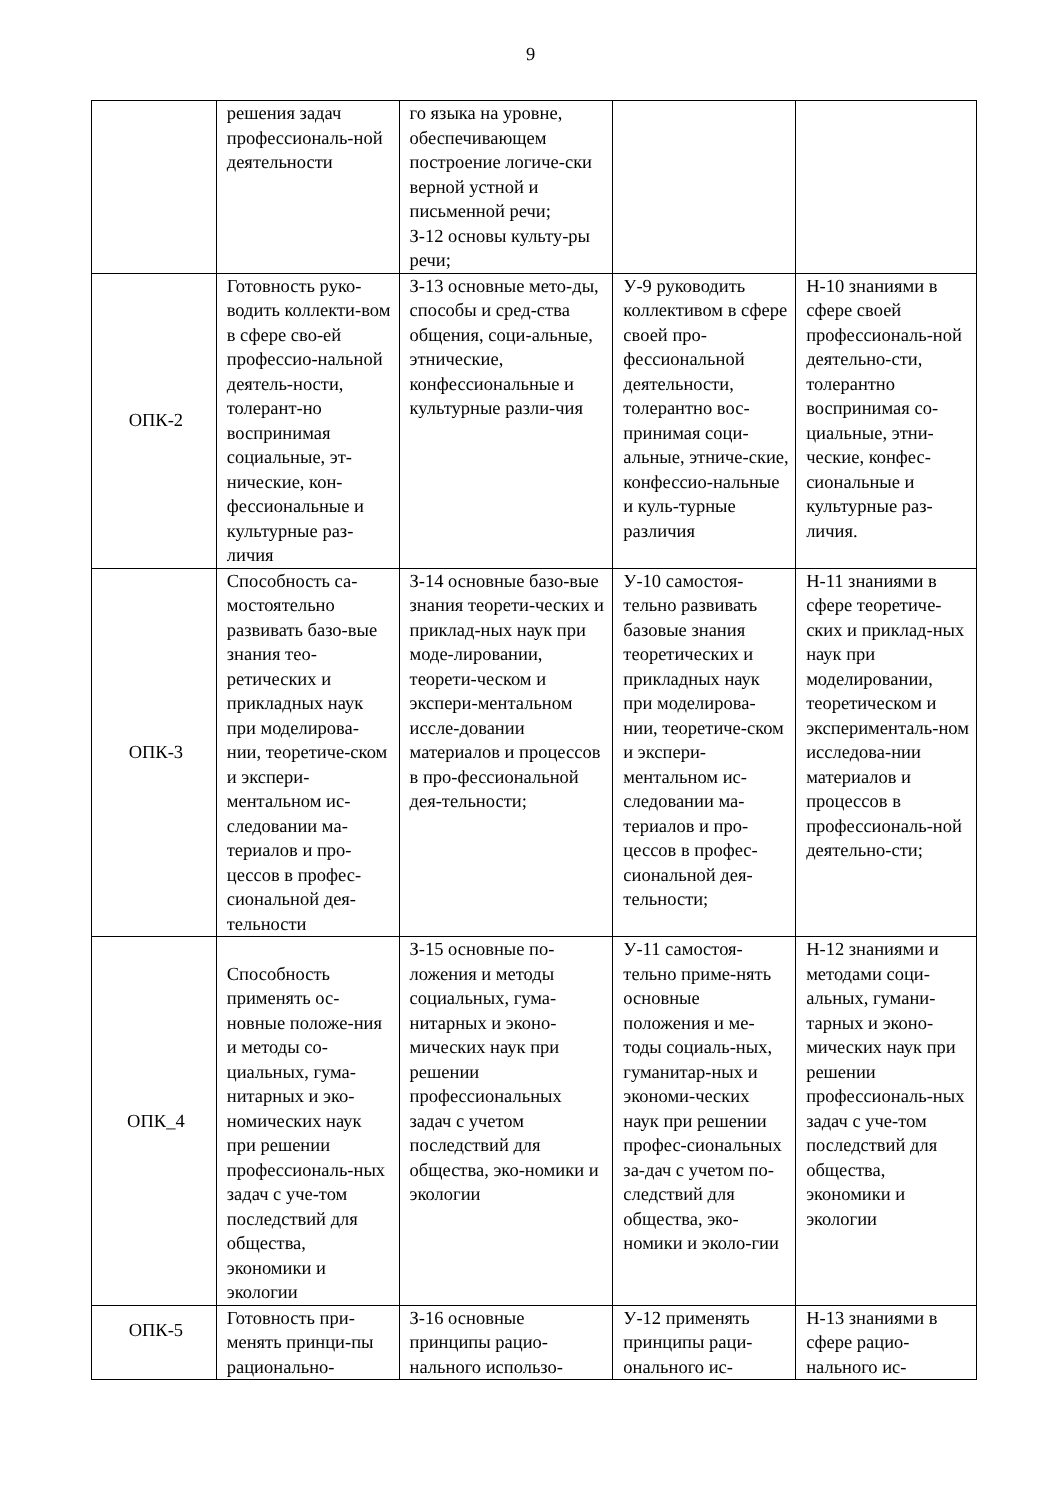9
| | решения задач профессиональ-ной деятельности | го языка на уровне, обеспечивающем построение логиче-ски верной устной и письменной речи; З-12 основы культу-ры речи; | | |
| ОПК-2 | Готовность руко-водить коллекти-вом в сфере сво-ей профессио-нальной деятель-ности, толерант-но воспринимая социальные, эт-нические, кон-фессиональные и культурные раз-личия | З-13 основные мето-ды, способы и сред-ства общения, соци-альные, этнические, конфессиональные и культурные разли-чия | У-9 руководить коллективом в сфере своей про-фессиональной деятельности, толерантно вос-принимая соци-альные, этниче-ские, конфессио-нальные и куль-турные различия | Н-10 знаниями в сфере своей профессиональ-ной деятельно-сти, толерантно воспринимая со-циальные, этни-ческие, конфес-сиональные и культурные раз-личия. |
| ОПК-3 | Способность са-мостоятельно развивать базо-вые знания тео-ретических и прикладных наук при моделирова-нии, теоретиче-ском и экспери-ментальном ис-следовании ма-териалов и про-цессов в профес-сиональной дея-тельности | З-14 основные базо-вые знания теорети-ческих и приклад-ных наук при моде-лировании, теорети-ческом и экспери-ментальном иссле-довании материалов и процессов в про-фессиональной дея-тельности; | У-10 самостоя-тельно развивать базовые знания теоретических и прикладных наук при моделирова-нии, теоретиче-ском и экспери-ментальном ис-следовании ма-териалов и про-цессов в профес-сиональной дея-тельности; | Н-11 знаниями в сфере теоретиче-ских и приклад-ных наук при моделировании, теоретическом и эксперименталь-ном исследова-нии материалов и процессов в профессиональ-ной деятельно-сти; |
| ОПК_4 | Способность применять ос-новные положе-ния и методы со-циальных, гума-нитарных и эко-номических наук при решении профессиональ-ных задач с уче-том последствий для общества, экономики и экологии | З-15 основные по-ложения и методы социальных, гума-нитарных и эконо-мических наук при решении профессиональных задач с учетом последствий для общества, эко-номики и экологии | У-11 самостоя-тельно приме-нять основные положения и ме-тоды социаль-ных, гуманитар-ных и экономи-ческих наук при решении профес-сиональных за-дач с учетом по-следствий для общества, эко-номики и эколо-гии | Н-12 знаниями и методами соци-альных, гумани-тарных и эконо-мических наук при решении профессиональ-ных задач с уче-том последствий для общества, экономики и экологии |
| ОПК-5 | Готовность при-менять принци-пы рационально- | З-16 основные принципы рацио-нального использо- | У-12 применять принципы раци-онального ис- | Н-13 знаниями в сфере рацио-нального ис- |